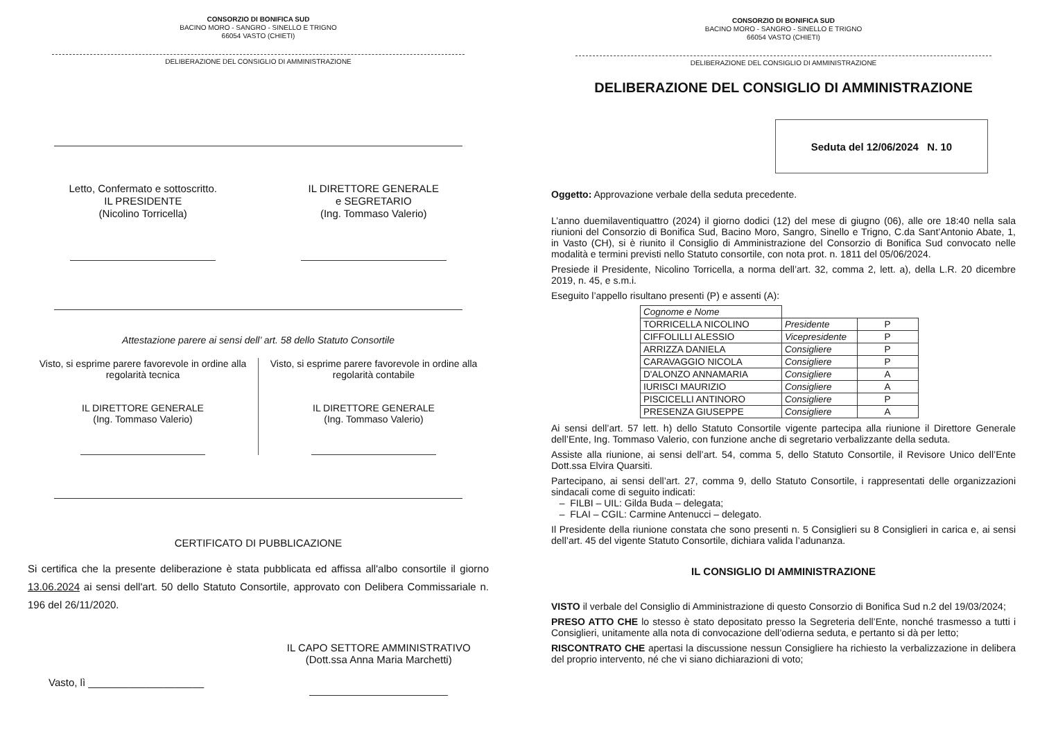CONSORZIO DI BONIFICA SUD
BACINO MORO - SANGRO - SINELLO E TRIGNO
66054 VASTO (CHIETI)
DELIBERAZIONE DEL CONSIGLIO DI AMMINISTRAZIONE
Letto, Confermato e sottoscritto.
IL PRESIDENTE
(Nicolino Torricella)
IL DIRETTORE GENERALE
e SEGRETARIO
(Ing. Tommaso Valerio)
Attestazione parere ai sensi dell’ art. 58 dello Statuto Consortile
Visto, si esprime parere favorevole in ordine alla regolarità tecnica
IL DIRETTORE GENERALE
(Ing. Tommaso Valerio)
Visto, si esprime parere favorevole in ordine alla regolarità contabile
IL DIRETTORE GENERALE
(Ing. Tommaso Valerio)
CERTIFICATO DI PUBBLICAZIONE
Si certifica che la presente deliberazione è stata pubblicata ed affissa all'albo consortile il giorno 13.06.2024 ai sensi dell'art. 50 dello Statuto Consortile, approvato con Delibera Commissariale n. 196 del 26/11/2020.
Vasto, lì ____________________
IL CAPO SETTORE AMMINISTRATIVO
(Dott.ssa Anna Maria Marchetti)
CONSORZIO DI BONIFICA SUD
BACINO MORO - SANGRO - SINELLO E TRIGNO
66054 VASTO (CHIETI)
DELIBERAZIONE DEL CONSIGLIO DI AMMINISTRAZIONE
DELIBERAZIONE DEL CONSIGLIO DI AMMINISTRAZIONE
Seduta del 12/06/2024 N. 10
Oggetto: Approvazione verbale della seduta precedente.
L’anno duemilaventiquattro (2024) il giorno dodici (12) del mese di giugno (06), alle ore 18:40 nella sala riunioni del Consorzio di Bonifica Sud, Bacino Moro, Sangro, Sinello e Trigno, C.da Sant’Antonio Abate, 1, in Vasto (CH), si è riunito il Consiglio di Amministrazione del Consorzio di Bonifica Sud convocato nelle modalità e termini previsti nello Statuto consortile, con nota prot. n. 1811 del 05/06/2024.
Presiede il Presidente, Nicolino Torricella, a norma dell’art. 32, comma 2, lett. a), della L.R. 20 dicembre 2019, n. 45, e s.m.i.
Eseguito l’appello risultano presenti (P) e assenti (A):
| Cognome e Nome | | |
| TORRICELLA NICOLINO | Presidente | P |
| CIFFOLILLI ALESSIO | Vicepresidente | P |
| ARRIZZA DANIELA | Consigliere | P |
| CARAVAGGIO NICOLA | Consigliere | P |
| D'ALONZO ANNAMARIA | Consigliere | A |
| IURISCI MAURIZIO | Consigliere | A |
| PISCICELLI ANTINORO | Consigliere | P |
| PRESENZA GIUSEPPE | Consigliere | A |
Ai sensi dell’art. 57 lett. h) dello Statuto Consortile vigente partecipa alla riunione il Direttore Generale dell’Ente, Ing. Tommaso Valerio, con funzione anche di segretario verbalizzante della seduta.
Assiste alla riunione, ai sensi dell’art. 54, comma 5, dello Statuto Consortile, il Revisore Unico dell’Ente Dott.ssa Elvira Quarsiti.
Partecipano, ai sensi dell’art. 27, comma 9, dello Statuto Consortile, i rappresentati delle organizzazioni sindacali come di seguito indicati:
– FILBI – UIL: Gilda Buda – delegata;
– FLAI – CGIL: Carmine Antenucci – delegato.
Il Presidente della riunione constata che sono presenti n. 5 Consiglieri su 8 Consiglieri in carica e, ai sensi dell’art. 45 del vigente Statuto Consortile, dichiara valida l’adunanza.
IL CONSIGLIO DI AMMINISTRAZIONE
VISTO il verbale del Consiglio di Amministrazione di questo Consorzio di Bonifica Sud n.2 del 19/03/2024;
PRESO ATTO CHE lo stesso è stato depositato presso la Segreteria dell’Ente, nonché trasmesso a tutti i Consiglieri, unitamente alla nota di convocazione dell’odierna seduta, e pertanto si dà per letto;
RISCONTRATO CHE apertasi la discussione nessun Consigliere ha richiesto la verbalizzazione in delibera del proprio intervento, né che vi siano dichiarazioni di voto;